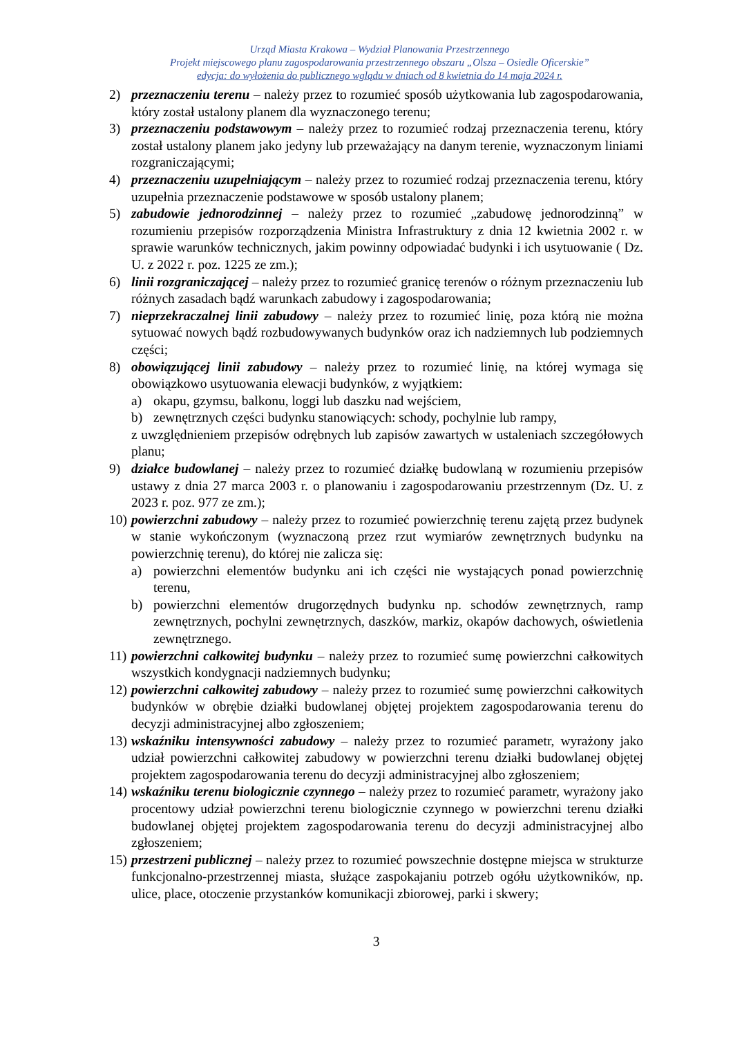Urząd Miasta Krakowa – Wydział Planowania Przestrzennego
Projekt miejscowego planu zagospodarowania przestrzennego obszaru „Olsza – Osiedle Oficerskie”
edycja: do wyłożenia do publicznego wglądu w dniach od 8 kwietnia do 14 maja 2024 r.
2) przeznaczeniu terenu – należy przez to rozumieć sposób użytkowania lub zagospodarowania, który został ustalony planem dla wyznaczonego terenu;
3) przeznaczeniu podstawowym – należy przez to rozumieć rodzaj przeznaczenia terenu, który został ustalony planem jako jedyny lub przeważający na danym terenie, wyznaczonym liniami rozgraniczającymi;
4) przeznaczeniu uzupełniającym – należy przez to rozumieć rodzaj przeznaczenia terenu, który uzupełnia przeznaczenie podstawowe w sposób ustalony planem;
5) zabudowie jednorodzinnej – należy przez to rozumieć „zabudowę jednorodzinną” w rozumieniu przepisów rozporządzenia Ministra Infrastruktury z dnia 12 kwietnia 2002 r. w sprawie warunków technicznych, jakim powinny odpowiadać budynki i ich usytuowanie ( Dz. U. z 2022 r. poz. 1225 ze zm.);
6) linii rozgraniczającej – należy przez to rozumieć granicę terenów o różnym przeznaczeniu lub różnych zasadach bądź warunkach zabudowy i zagospodarowania;
7) nieprzekraczalnej linii zabudowy – należy przez to rozumieć linię, poza którą nie można sytuować nowych bądź rozbudowywanych budynków oraz ich nadziemnych lub podziemnych części;
8) obowiązującej linii zabudowy – należy przez to rozumieć linię, na której wymaga się obowiązkowo usytuowania elewacji budynków, z wyjątkiem:
a) okapu, gzymsu, balkonu, loggi lub daszku nad wejściem,
b) zewnętrznych części budynku stanowiących: schody, pochylnie lub rampy,
z uwzględnieniem przepisów odrębnych lub zapisów zawartych w ustaleniach szczegółowych planu;
9) działce budowlanej – należy przez to rozumieć działkę budowlaną w rozumieniu przepisów ustawy z dnia 27 marca 2003 r. o planowaniu i zagospodarowaniu przestrzennym (Dz. U. z 2023 r. poz. 977 ze zm.);
10) powierzchni zabudowy – należy przez to rozumieć powierzchnię terenu zajętą przez budynek w stanie wykończonym (wyznaczoną przez rzut wymiarów zewnętrznych budynku na powierzchnię terenu), do której nie zalicza się:
a) powierzchni elementów budynku ani ich części nie wystających ponad powierzchnię terenu,
b) powierzchni elementów drugorzędnych budynku np. schodów zewnętrznych, ramp zewnętrznych, pochylni zewnętrznych, daszków, markiz, okapów dachowych, oświetlenia zewnętrznego.
11) powierzchni całkowitej budynku – należy przez to rozumieć sumę powierzchni całkowitych wszystkich kondygnacji nadziemnych budynku;
12) powierzchni całkowitej zabudowy – należy przez to rozumieć sumę powierzchni całkowitych budynków w obrębie działki budowlanej objętej projektem zagospodarowania terenu do decyzji administracyjnej albo zgłoszeniem;
13) wskaźniku intensywności zabudowy – należy przez to rozumieć parametr, wyrażony jako udział powierzchni całkowitej zabudowy w powierzchni terenu działki budowlanej objętej projektem zagospodarowania terenu do decyzji administracyjnej albo zgłoszeniem;
14) wskaźniku terenu biologicznie czynnego – należy przez to rozumieć parametr, wyrażony jako procentowy udział powierzchni terenu biologicznie czynnego w powierzchni terenu działki budowlanej objętej projektem zagospodarowania terenu do decyzji administracyjnej albo zgłoszeniem;
15) przestrzeni publicznej – należy przez to rozumieć powszechnie dostępne miejsca w strukturze funkcjonalno-przestrzennej miasta, służące zaspokajaniu potrzeb ogółu użytkowników, np. ulice, place, otoczenie przystanków komunikacji zbiorowej, parki i skwery;
3